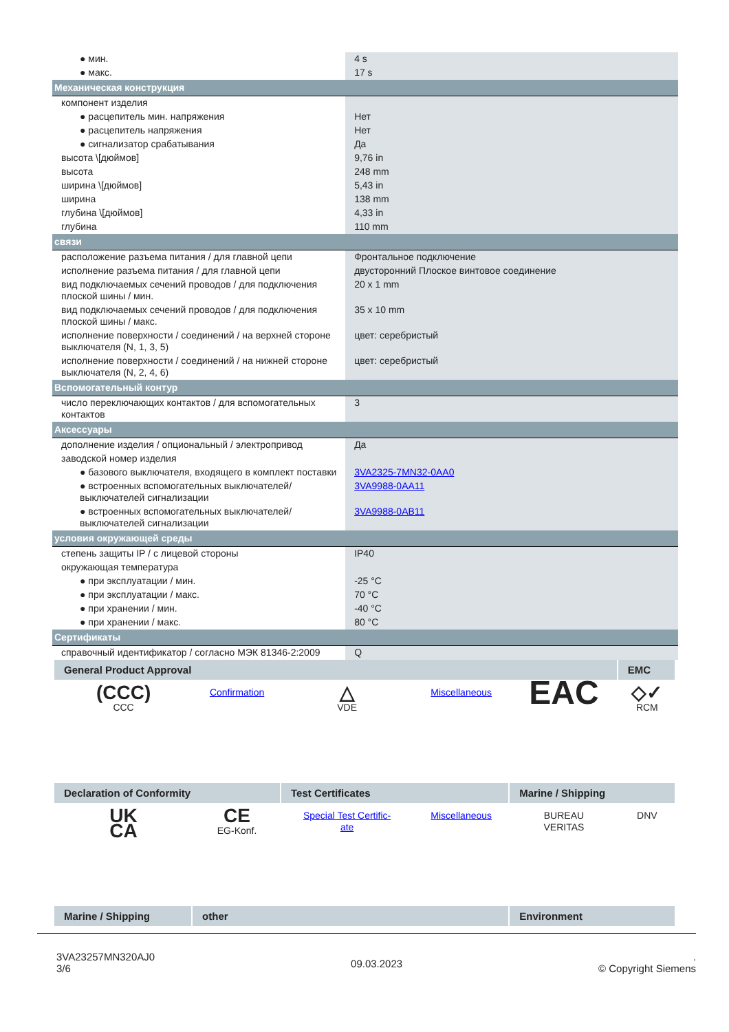| ● мин. | 4 s |
| ● макс. | 17 s |
| Механическая конструкция | |
| компонент изделия | |
| ● расцепитель мин. напряжения | Нет |
| ● расцепитель напряжения | Нет |
| ● сигнализатор срабатывания | Да |
| высота \[дюймов] | 9,76 in |
| высота | 248 mm |
| ширина \[дюймов] | 5,43 in |
| ширина | 138 mm |
| глубина \[дюймов] | 4,33 in |
| глубина | 110 mm |
| связи | |
| расположение разъема питания / для главной цепи | Фронтальное подключение |
| исполнение разъема питания / для главной цепи | двусторонний Плоское винтовое соединение |
| вид подключаемых сечений проводов / для подключения плоской шины / мин. | 20 x 1 mm |
| вид подключаемых сечений проводов / для подключения плоской шины / макс. | 35 x 10 mm |
| исполнение поверхности / соединений / на верхней стороне выключателя (N, 1, 3, 5) | цвет: серебристый |
| исполнение поверхности / соединений / на нижней стороне выключателя (N, 2, 4, 6) | цвет: серебристый |
| Вспомогательный контур | |
| число переключающих контактов / для вспомогательных контактов | 3 |
| Аксессуары | |
| дополнение изделия / опциональный / электропривод | Да |
| заводской номер изделия | |
| ● базового выключателя, входящего в комплект поставки | 3VA2325-7MN32-0AA0 |
| ● встроенных вспомогательных выключателей/ выключателей сигнализации | 3VA9988-0AA11 |
| ● встроенных вспомогательных выключателей/ выключателей сигнализации | 3VA9988-0AB11 |
| условия окружающей среды | |
| степень защиты IP / с лицевой стороны | IP40 |
| окружающая температура | |
| ● при эксплуатации / мин. | -25 °C |
| ● при эксплуатации / макс. | 70 °C |
| ● при хранении / мин. | -40 °C |
| ● при хранении / макс. | 80 °C |
| Сертификаты | |
| справочный идентификатор / согласно МЭК 81346-2:2009 | Q |
| General Product Approval | | | | | EMC |
| --- | --- | --- | --- | --- | --- |
| (CCC) CCC | Confirmation | △ VDE | Miscellaneous | EAC | ◇✓ RCM |
| Declaration of Conformity | | Test Certificates | | Marine / Shipping | |
| UK CA | CE EG-Konf. | Special Test Certific- ate | Miscellaneous | BUREAU VERITAS | DNV |
| Marine / Shipping | other | | | Environment | |
3VA23257MN320AJ0
3/6
09.03.2023
.
© Copyright Siemens